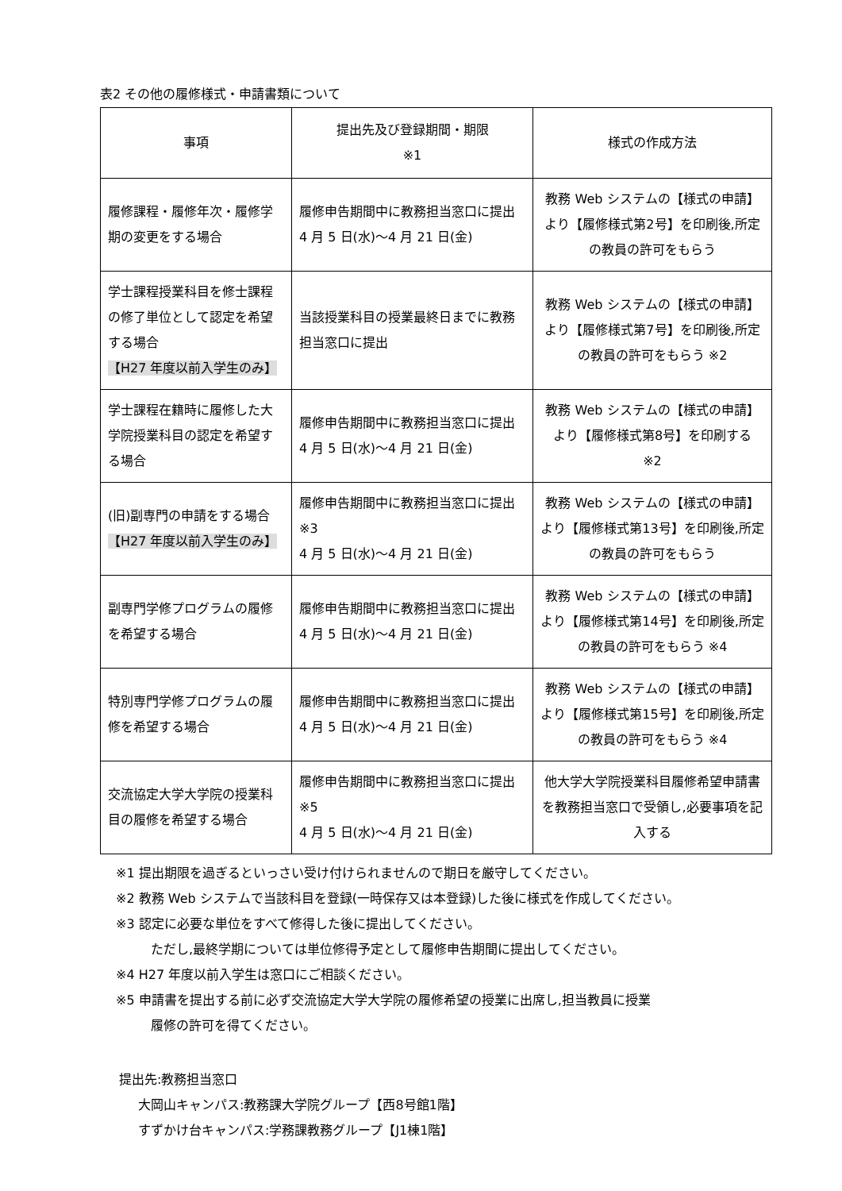表2 その他の履修様式・申請書類について
| 事項 | 提出先及び登録期間・期限 ※1 | 様式の作成方法 |
| --- | --- | --- |
| 履修課程・履修年次・履修学期の変更をする場合 | 履修申告期間中に教務担当窓口に提出 4 月 5 日(水)～4 月 21 日(金) | 教務 Web システムの【様式の申請】より【履修様式第2号】を印刷後,所定の教員の許可をもらう |
| 学士課程授業科目を修士課程の修了単位として認定を希望する場合 【H27 年度以前入学生のみ】 | 当該授業科目の授業最終日までに教務担当窓口に提出 | 教務 Web システムの【様式の申請】より【履修様式第7号】を印刷後,所定の教員の許可をもらう ※2 |
| 学士課程在籍時に履修した大学院授業科目の認定を希望する場合 | 履修申告期間中に教務担当窓口に提出 4 月 5 日(水)～4 月 21 日(金) | 教務 Web システムの【様式の申請】より【履修様式第8号】を印刷する ※2 |
| (旧)副専門の申請をする場合 【H27 年度以前入学生のみ】 | 履修申告期間中に教務担当窓口に提出 ※3 4 月 5 日(水)～4 月 21 日(金) | 教務 Web システムの【様式の申請】より【履修様式第13号】を印刷後,所定の教員の許可をもらう |
| 副専門学修プログラムの履修を希望する場合 | 履修申告期間中に教務担当窓口に提出 4 月 5 日(水)～4 月 21 日(金) | 教務 Web システムの【様式の申請】より【履修様式第14号】を印刷後,所定の教員の許可をもらう ※4 |
| 特別専門学修プログラムの履修を希望する場合 | 履修申告期間中に教務担当窓口に提出 4 月 5 日(水)～4 月 21 日(金) | 教務 Web システムの【様式の申請】より【履修様式第15号】を印刷後,所定の教員の許可をもらう ※4 |
| 交流協定大学大学院の授業科目の履修を希望する場合 | 履修申告期間中に教務担当窓口に提出 ※5 4 月 5 日(水)～4 月 21 日(金) | 他大学大学院授業科目履修希望申請書を教務担当窓口で受領し,必要事項を記入する |
※1 提出期限を過ぎるといっさい受け付けられませんので期日を厳守してください。
※2 教務 Web システムで当該科目を登録(一時保存又は本登録)した後に様式を作成してください。
※3 認定に必要な単位をすべて修得した後に提出してください。
ただし,最終学期については単位修得予定として履修申告期間に提出してください。
※4 H27 年度以前入学生は窓口にご相談ください。
※5 申請書を提出する前に必ず交流協定大学大学院の履修希望の授業に出席し,担当教員に授業
履修の許可を得てください。
提出先:教務担当窓口
大岡山キャンパス:教務課大学院グループ【西8号館1階】
すずかけ台キャンパス:学務課教務グループ【J1棟1階】